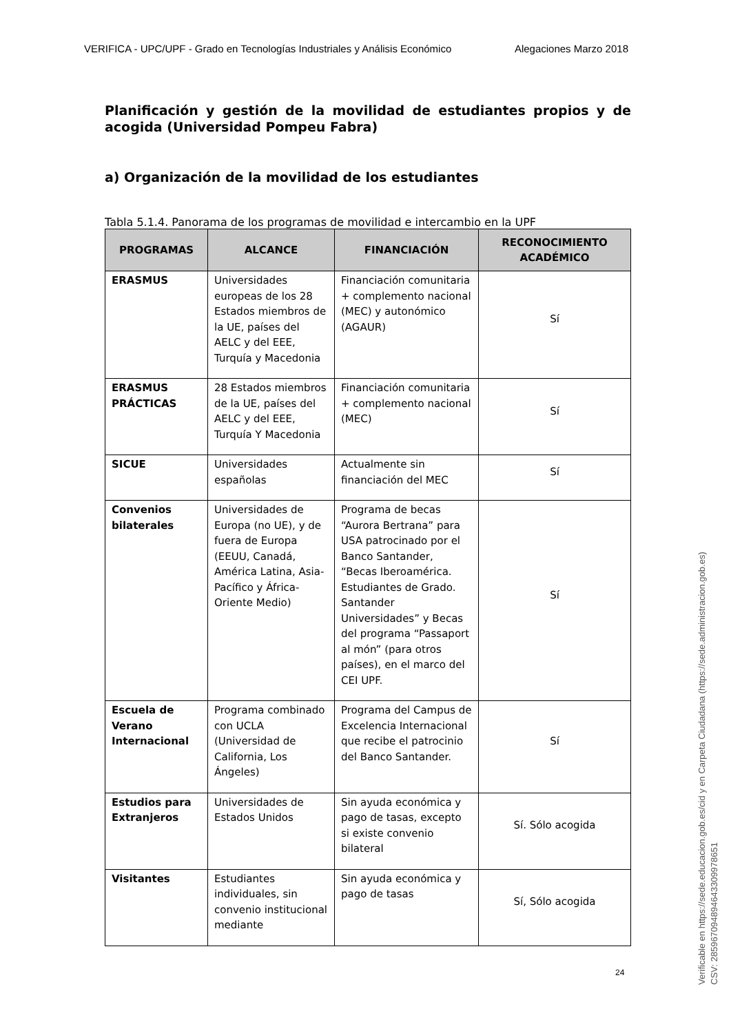VERIFICA - UPC/UPF - Grado en Tecnologías Industriales y Análisis Económico Alegaciones Marzo 2018
Planificación y gestión de la movilidad de estudiantes propios y de acogida (Universidad Pompeu Fabra)
a) Organización de la movilidad de los estudiantes
Tabla 5.1.4. Panorama de los programas de movilidad e intercambio en la UPF
| PROGRAMAS | ALCANCE | FINANCIACIÓN | RECONOCIMIENTO ACADÉMICO |
| --- | --- | --- | --- |
| ERASMUS | Universidades europeas de los 28 Estados miembros de la UE, países del AELC y del EEE, Turquía y Macedonia | Financiación comunitaria + complemento nacional (MEC) y autonómico (AGAUR) | Sí |
| ERASMUS PRÁCTICAS | 28 Estados miembros de la UE, países del AELC y del EEE, Turquía Y Macedonia | Financiación comunitaria + complemento nacional (MEC) | Sí |
| SICUE | Universidades españolas | Actualmente sin financiación del MEC | Sí |
| Convenios bilaterales | Universidades de Europa (no UE), y de fuera de Europa (EEUU, Canadá, América Latina, Asia-Pacífico y África-Oriente Medio) | Programa de becas “Aurora Bertrana” para USA patrocinado por el Banco Santander, “Becas Iberoamérica. Estudiantes de Grado. Santander Universidades” y Becas del programa “Passaport al món” (para otros países), en el marco del CEI UPF. | Sí |
| Escuela de Verano Internacional | Programa combinado con UCLA (Universidad de California, Los Ángeles) | Programa del Campus de Excelencia Internacional que recibe el patrocinio del Banco Santander. | Sí |
| Estudios para Extranjeros | Universidades de Estados Unidos | Sin ayuda económica y pago de tasas, excepto si existe convenio bilateral | Sí. Sólo acogida |
| Visitantes | Estudiantes individuales, sin convenio institucional mediante | Sin ayuda económica y pago de tasas | Sí, Sólo acogida |
24
Verificable en https://sede.educacion.gob.es/cid y en Carpeta Ciudadana (https://sede.administracion.gob.es)
CSV: 285967094894643309978651